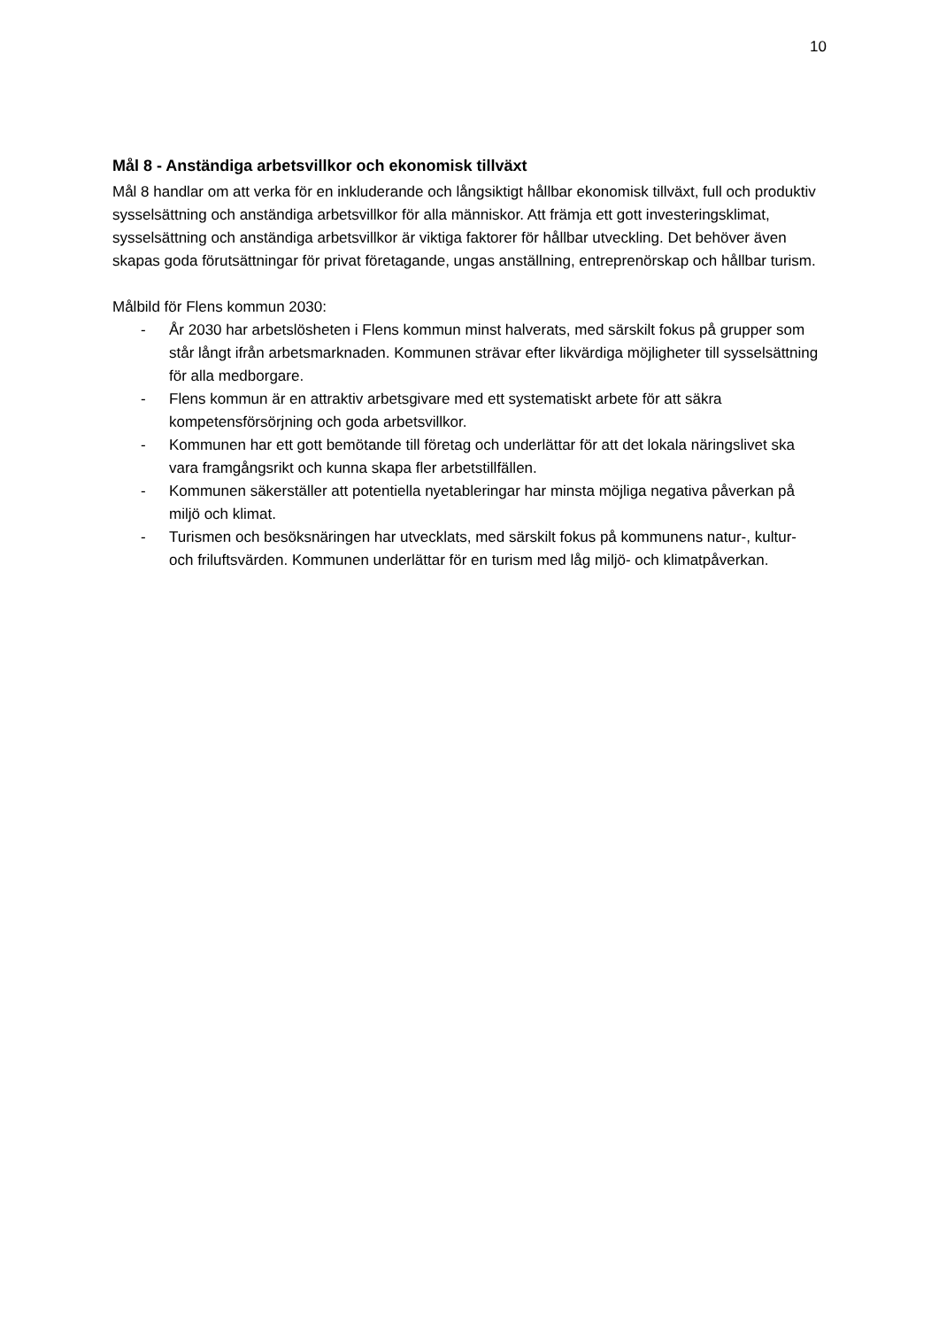10
Mål 8 - Anständiga arbetsvillkor och ekonomisk tillväxt
Mål 8 handlar om att verka för en inkluderande och långsiktigt hållbar ekonomisk tillväxt, full och produktiv sysselsättning och anständiga arbetsvillkor för alla människor. Att främja ett gott investeringsklimat, sysselsättning och anständiga arbetsvillkor är viktiga faktorer för hållbar utveckling. Det behöver även skapas goda förutsättningar för privat företagande, ungas anställning, entreprenörskap och hållbar turism.
Målbild för Flens kommun 2030:
- År 2030 har arbetslösheten i Flens kommun minst halverats, med särskilt fokus på grupper som står långt ifrån arbetsmarknaden. Kommunen strävar efter likvärdiga möjligheter till sysselsättning för alla medborgare.
- Flens kommun är en attraktiv arbetsgivare med ett systematiskt arbete för att säkra kompetensförsörjning och goda arbetsvillkor.
- Kommunen har ett gott bemötande till företag och underlättar för att det lokala näringslivet ska vara framgångsrikt och kunna skapa fler arbetstillfällen.
- Kommunen säkerställer att potentiella nyetableringar har minsta möjliga negativa påverkan på miljö och klimat.
- Turismen och besöksnäringen har utvecklats, med särskilt fokus på kommunens natur-, kultur- och friluftsvärden. Kommunen underlättar för en turism med låg miljö- och klimatpåverkan.